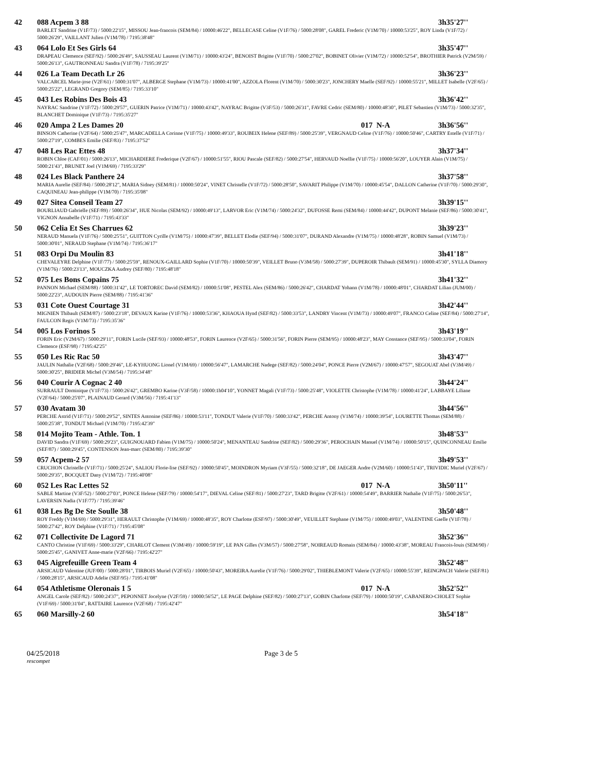42 088 Acpem 3 88 3h35'27''
BARLET Sandrine (V1F/73) / 5000:22'15", MISSOU Jean-francois (SEM/84) / 10000:46'22", BELLECASE Celine (V1F/76) / 5000:28'08", GAREL Frederic (V1M/70) / 10000:53'25", ROY Linda (V1F/72) / 5000:26'29", VAILLANT Julien (V1M/78) / 7195:38'48"
43 064 Lolo Et Ses Girls 64 3h35'47''
DRAPEAU Clemence (SEF/92) / 5000:26'49", SAUSSEAU Laurent (V1M/71) / 10000:43'24", BENOIST Brigitte (V1F/70) / 5000:27'02", BOBINET Olivier (V1M/72) / 10000:52'54", BROTHIER Patrick (V2M/59) / 5000:26'13", GAUTRONNEAU Sandra (V1F/78) / 7195:39'25"
44 026 La Team Decath Lr 26 3h36'23''
VALCARCEL Marie-jose (V2F/61) / 5000:31'07", ALBERGE Stephane (V1M/73) / 10000:41'00", AZZOLA Florent (V1M/70) / 5000:30'23", JONCHERY Maelle (SEF/92) / 10000:55'21", MILLET Isabelle (V2F/65) / 5000:25'22", LEGRAND Gregory (SEM/85) / 7195:33'10"
45 043 Les Robins Des Bois 43 3h36'42''
NAYRAC Sandrine (V1F/72) / 5000:29'57", GUERIN Patrice (V1M/71) / 10000:43'42", NAYRAC Brigitte (V3F/53) / 5000:26'31", FAVRE Cedric (SEM/80) / 10000:48'30", PILET Sebastien (V1M/73) / 5000:32'35", BLANCHET Dominique (V1F/73) / 7195:35'27"
46 020 Ampa 2 Les Dames 20 017 N-A 3h36'56''
BINSON Catherine (V2F/64) / 5000:25'47", MARCADELLA Corinne (V1F/75) / 10000:49'33", ROUBEIX Helene (SEF/89) / 5000:25'39", VERGNAUD Celine (V1F/76) / 10000:50'46", CARTRY Estelle (V1F/71) / 5000:27'19", COMBES Emilie (SEF/83) / 7195:37'52"
47 048 Les Rac Ettes 48 3h37'34''
ROBIN Chloe (CAF/01) / 5000:26'13", MICHARDIERE Frederique (V2F/67) / 10000:51'55", RIOU Pascale (SEF/82) / 5000:27'54", HERVAUD Noellie (V1F/75) / 10000:56'20", LOUYER Alain (V1M/75) / 5000:21'43", BRUNET Joel (V1M/69) / 7195:33'29"
48 024 Les Black Panthere 24 3h37'58''
MARIA Aurelie (SEF/84) / 5000:28'12", MARIA Sidney (SEM/81) / 10000:50'24", VINET Christelle (V1F/72) / 5000:28'50", SAVARIT Philippe (V1M/70) / 10000:45'54", DALLON Catherine (V1F/70) / 5000:29'30", CAQUINEAU Jean-philippe (V1M/70) / 7195:35'08"
49 027 Sitea Conseil Team 27 3h39'15''
BOURLIAUD Gabrielle (SEF/89) / 5000:26'34", HUE Nicolas (SEM/92) / 10000:49'13", LARVOR Eric (V1M/74) / 5000:24'32", DUFOSSE Remi (SEM/84) / 10000:44'42", DUPONT Melanie (SEF/86) / 5000:30'41", VIGNON Annabelle (V1F/71) / 7195:43'33"
50 062 Celia Et Ses Charrues 62 3h39'23''
NERAUD Manuela (V1F/76) / 5000:25'51", GUITTON Cyrille (V1M/75) / 10000:47'39", BELLET Elodie (SEF/94) / 5000:31'07", DURAND Alexandre (V1M/75) / 10000:48'28", ROBIN Samuel (V1M/73) / 5000:30'01", NERAUD Stephane (V1M/74) / 7195:36'17"
51 083 Orpi Du Moulin 83 3h41'18''
CHEVALEYRE Delphine (V1F/77) / 5000:25'59", RENOUX-GAILLARD Sophie (V1F/70) / 10000:50'39", VEILLET Bruno (V3M/58) / 5000:27'39", DUPEROIR Thibault (SEM/91) / 10000:45'30", SYLLA Diamory (V1M/76) / 5000:23'13", MOUCZKA Audrey (SEF/80) / 7195:48'18"
52 075 Les Bons Copains 75 3h41'32''
PANNON Michael (SEM/88) / 5000:31'42", LE TORTOREC David (SEM/82) / 10000:51'08", PESTEL Alex (SEM/86) / 5000:26'42", CHARDAT Yohann (V1M/78) / 10000:48'01", CHARDAT Lilian (JUM/00) / 5000:22'23", AUDOUIN Pierre (SEM/88) / 7195:41'36"
53 031 Cote Ouest Courtage 31 3h42'44''
MIGNIEN Thibault (SEM/87) / 5000:23'18", DEVAUX Karine (V1F/76) / 10000:53'36", KHAOUA Hynd (SEF/82) / 5000:33'53", LANDRY Vincent (V1M/73) / 10000:49'07", FRANCO Celine (SEF/84) / 5000:27'14", FAULCON Regis (V1M/73) / 7195:35'36"
54 005 Los Forinos 5 3h43'19''
FORIN Eric (V2M/67) / 5000:29'11", FORIN Lucile (SEF/93) / 10000:48'53", FORIN Laurence (V2F/65) / 5000:31'56", FORIN Pierre (SEM/95) / 10000:48'23", MAY Constance (SEF/95) / 5000:33'04", FORIN Clemence (ESF/98) / 7195:42'25"
55 050 Les Ric Rac 50 3h43'47''
JAULIN Nathalie (V2F/68) / 5000:29'46", LE-KYHUONG Lionel (V1M/69) / 10000:56'47", LAMARCHE Nadege (SEF/82) / 5000:24'04", PONCE Pierre (V2M/67) / 10000:47'57", SEGOUAT Abel (V3M/49) / 5000:30'25", BRIDIER Michel (V3M/54) / 7195:34'48"
56 040 Courir A Cognac 2 40 3h44'24''
SURRAULT Dominique (V1F/73) / 5000:26'42", GREMBO Karine (V3F/58) / 10000:1h04'10", YONNET Magali (V1F/73) / 5000:25'48", VIOLETTE Christophe (V1M/78) / 10000:41'24", LABBAYE Liliane (V2F/64) / 5000:25'07", PLAINAUD Gerard (V3M/56) / 7195:41'13"
57 030 Avatam 30 3h44'56''
PERCHE Astrid (V1F/71) / 5000:29'52", SINTES Antonine (SEF/86) / 10000:53'11", TONDUT Valerie (V1F/70) / 5000:33'42", PERCHE Antony (V1M/74) / 10000:39'54", LOURETTE Thomas (SEM/88) / 5000:25'38", TONDUT Michael (V1M/70) / 7195:42'39"
58 014 Mojito Team - Athle. Ton. 1 3h48'53''
DAVID Sandra (V1F/69) / 5000:29'23", GUIGNOUARD Fabien (V1M/75) / 10000:50'24", MENANTEAU Sandrine (SEF/82) / 5000:29'36", PEROCHAIN Manuel (V1M/74) / 10000:50'15", QUINCONNEAU Emilie (SEF/87) / 5000:29'45", CONTENSON Jean-marc (SEM/80) / 7195:39'30"
59 057 Acpem-2 57 3h49'53''
CRUCHON Christelle (V1F/71) / 5000:25'24", SALIOU Florie-lise (SEF/92) / 10000:50'45", MOINDRON Myriam (V3F/55) / 5000:32'18", DE JAEGER Andre (V2M/60) / 10000:51'43", TRIVIDIC Muriel (V2F/67) / 5000:29'35", BOCQUET Dany (V1M/72) / 7195:40'08"
60 052 Les Rac Lettes 52 017 N-A 3h50'11''
SABLE Martine (V3F/52) / 5000:27'03", PONCE Helene (SEF/79) / 10000:54'17", DIEVAL Celine (SEF/81) / 5000:27'23", TARD Brigitte (V2F/61) / 10000:54'49", BARRIER Nathalie (V1F/75) / 5000:26'53", LAVERSIN Nadia (V1F/77) / 7195:39'46"
61 038 Les Bg De Ste Soulle 38 3h50'48''
ROY Freddy (V1M/69) / 5000:29'31", HERAULT Christophe (V1M/69) / 10000:48'35", ROY Charlotte (ESF/97) / 5000:30'49", VEUILLET Stephane (V1M/75) / 10000:49'03", VALENTINE Gaelle (V1F/78) / 5000:27'42", ROY Delphine (V1F/71) / 7195:45'08"
62 071 Collectivite De Lagord 71 3h52'36''
CANTO Christine (V1F/69) / 5000:33'29", CHARLOT Clement (V3M/49) / 10000:59'19", LE PAN Gilles (V3M/57) / 5000:27'58", NOIREAUD Romain (SEM/84) / 10000:43'38", MOREAU Francois-louis (SEM/90) / 5000:25'45", GANIVET Anne-marie (V2F/66) / 7195:42'27"
63 045 Aigrefeuille Green Team 4 3h52'48''
ARSICAUD Valentine (JUF/00) / 5000:28'01", TIRBOIS Muriel (V2F/65) / 10000:50'43", MOREIRA Aurelie (V1F/76) / 5000:29'02", THIEBLEMONT Valerie (V2F/65) / 10000:55'39", REINGPACH Valerie (SEF/81) / 5000:28'15", ARSICAUD Adelie (SEF/95) / 7195:41'08"
64 054 Athletisme Oleronais 1 5 017 N-A 3h52'52''
ANGEL Carole (SEF/82) / 5000:24'37", PEPONNET Jocelyne (V2F/59) / 10000:56'52", LE PAGE Delphine (SEF/82) / 5000:27'13", GOBIN Charlotte (SEF/79) / 10000:50'19", CABANERO-CHOLET Sophie (V1F/69) / 5000:31'04", RATTAIRE Laurence (V2F/68) / 7195:42'47"
65 060 Marsilly-2 60 3h54'18''
04/25/2018 Page 3 de 5
rescompet